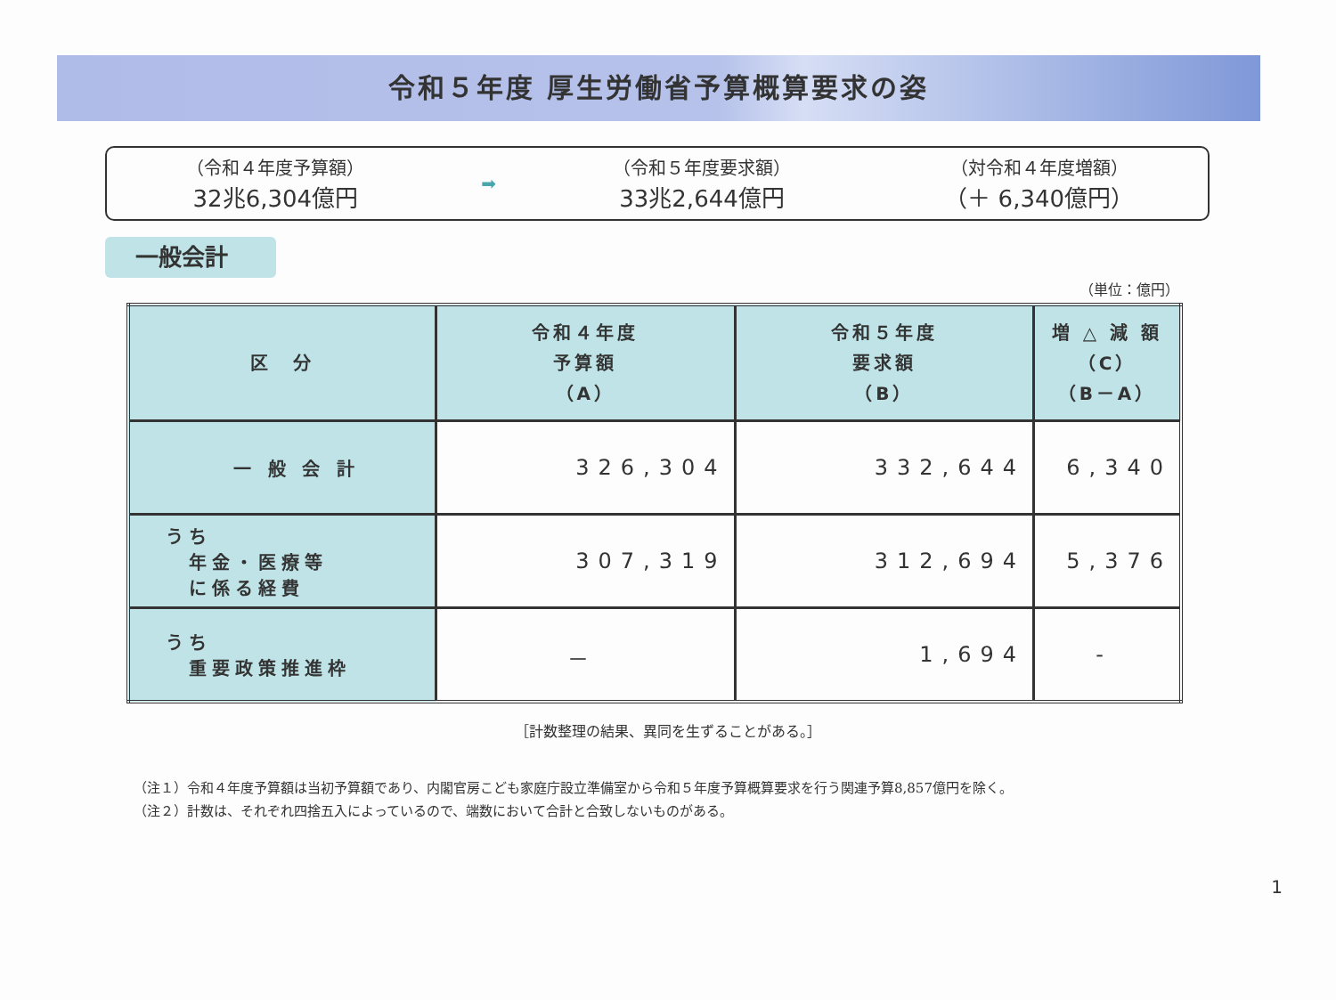令和５年度 厚生労働省予算概算要求の姿
（令和４年度予算額）
32兆6,304億円
➡ （令和５年度要求額）
33兆2,644億円
（対令和４年度増額）
（＋ 6,340億円）
一般会計
（単位：億円）
| 区 分 | 令和４年度 予算額 （A） | 令和５年度 要求額 （B） | 増 △ 減 額 （C） （B－A） |
| --- | --- | --- | --- |
| 一 般 会 計 | 326,304 | 332,644 | 6,340 |
| うち 年金・医療等 に係る経費 | 307,319 | 312,694 | 5,376 |
| うち 重要政策推進枠 | － | 1,694 | - |
［計数整理の結果、異同を生ずることがある。］
（注１）令和４年度予算額は当初予算額であり、内閣官房こども家庭庁設立準備室から令和５年度予算概算要求を行う関連予算8,857億円を除く。
（注２）計数は、それぞれ四捨五入によっているので、端数において合計と合致しないものがある。
1